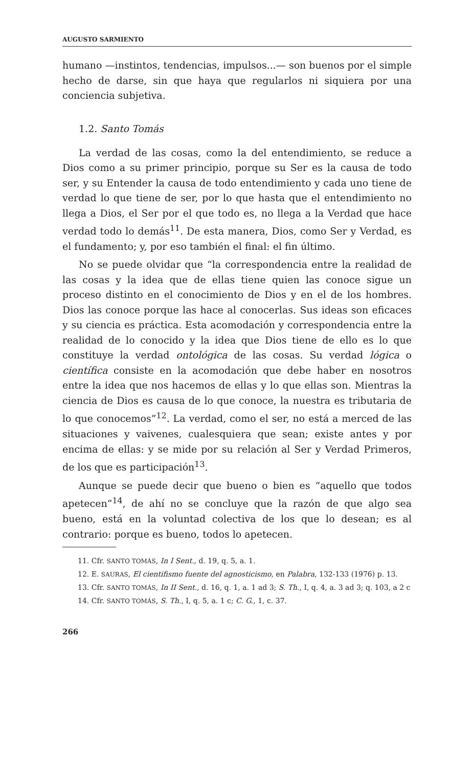AUGUSTO SARMIENTO
humano —instintos, tendencias, impulsos...— son buenos por el simple hecho de darse, sin que haya que regularlos ni siquiera por una conciencia subjetiva.
1.2. Santo Tomás
La verdad de las cosas, como la del entendimiento, se reduce a Dios como a su primer principio, porque su Ser es la causa de todo ser, y su Entender la causa de todo entendimiento y cada uno tiene de verdad lo que tiene de ser, por lo que hasta que el entendimiento no llega a Dios, el Ser por el que todo es, no llega a la Verdad que hace verdad todo lo demás<sup>11</sup>. De esta manera, Dios, como Ser y Verdad, es el fundamento; y, por eso también el final: el fin último.
No se puede olvidar que “la correspondencia entre la realidad de las cosas y la idea que de ellas tiene quien las conoce sigue un proceso distinto en el conocimiento de Dios y en el de los hombres. Dios las conoce porque las hace al conocerlas. Sus ideas son eficaces y su ciencia es práctica. Esta acomodación y correspondencia entre la realidad de lo conocido y la idea que Dios tiene de ello es lo que constituye la verdad ontológica de las cosas. Su verdad lógica o científica consiste en la acomodación que debe haber en nosotros entre la idea que nos hacemos de ellas y lo que ellas son. Mientras la ciencia de Dios es causa de lo que conoce, la nuestra es tributaria de lo que conocemos”<sup>12</sup>. La verdad, como el ser, no está a merced de las situaciones y vaivenes, cualesquiera que sean; existe antes y por encima de ellas: y se mide por su relación al Ser y Verdad Primeros, de los que es participación<sup>13</sup>.
Aunque se puede decir que bueno o bien es “aquello que todos apetecen”<sup>14</sup>, de ahí no se concluye que la razón de que algo sea bueno, está en la voluntad colectiva de los que lo desean; es al contrario: porque es bueno, todos lo apetecen.
11. Cfr. SANTO TOMÁS, In I Sent., d. 19, q. 5, a. 1.
12. E. SAURAS, El cientifismo fuente del agnosticismo, en Palabra, 132-133 (1976) p. 13.
13. Cfr. SANTO TOMÁS, In II Sent., d. 16, q. 1, a. 1 ad 3; S. Th., I, q. 4, a. 3 ad 3; q. 103, a 2 c
14. Cfr. SANTO TOMÁS, S. Th., I, q. 5, a. 1 c; C. G., 1, c. 37.
266